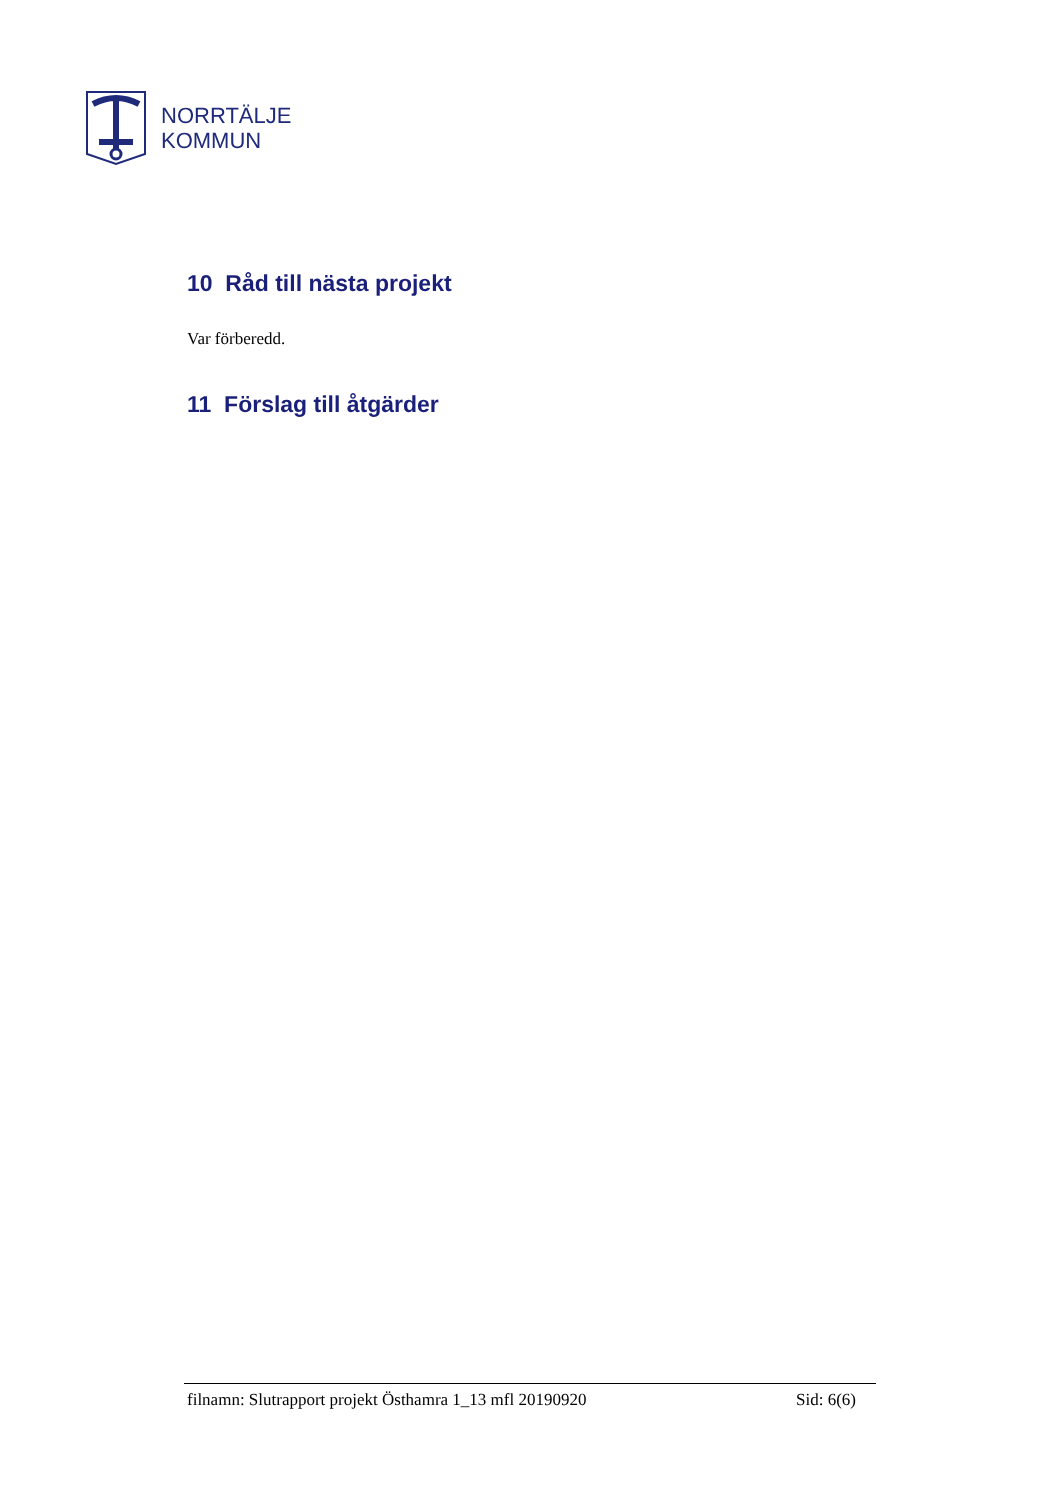NORRTÄLJE
KOMMUN
10 Råd till nästa projekt
Var förberedd.
11 Förslag till åtgärder
filnamn: Slutrapport projekt Östhamra 1_13 mfl 20190920 Sid: 6(6)